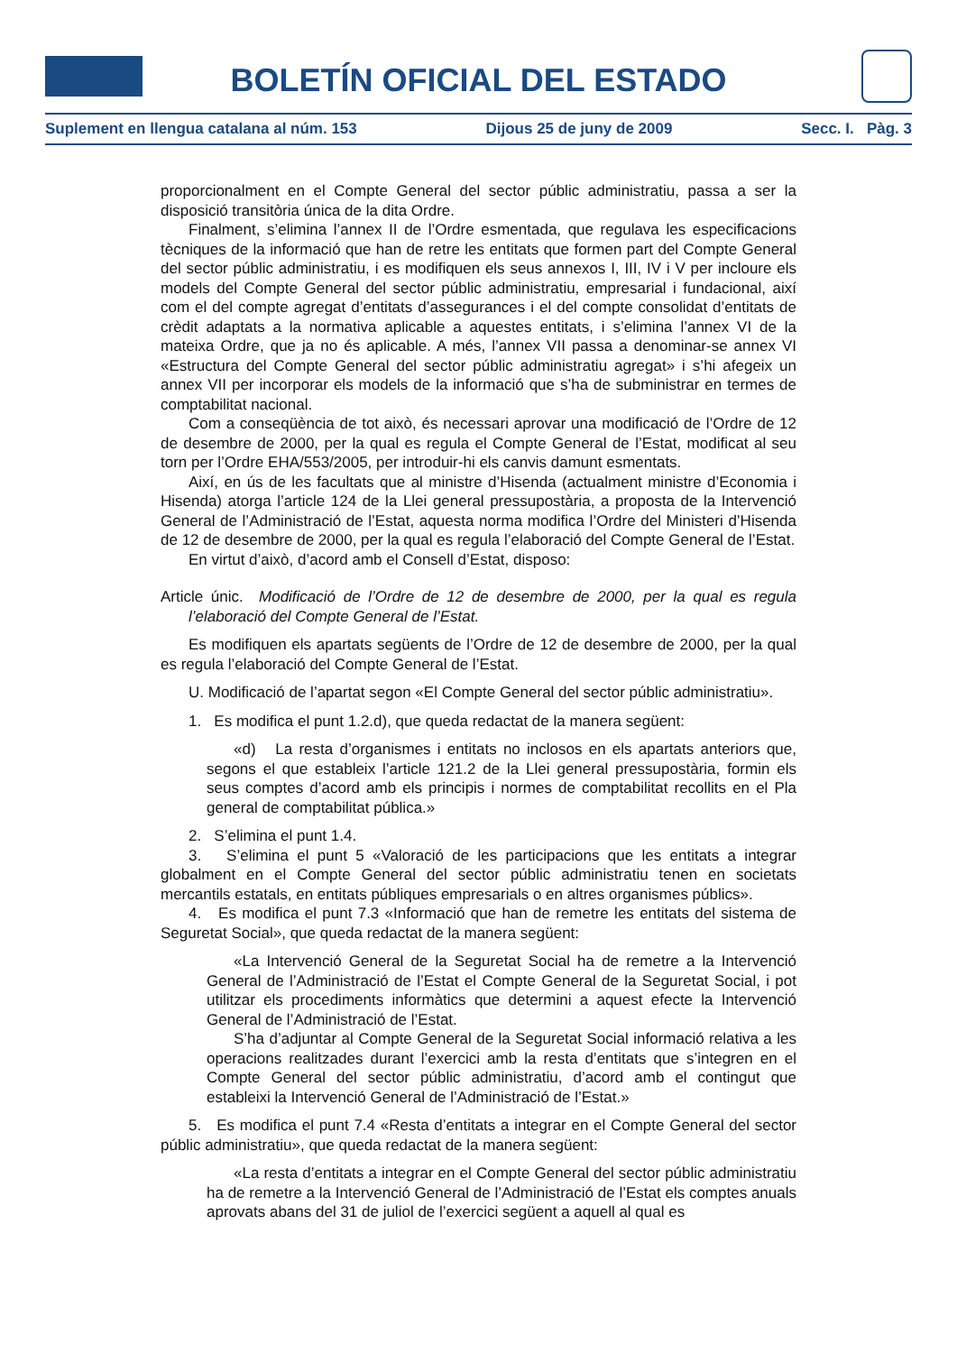BOLETÍN OFICIAL DEL ESTADO
Suplement en llengua catalana al núm. 153 Dijous 25 de juny de 2009 Secc. I. Pàg. 3
proporcionalment en el Compte General del sector públic administratiu, passa a ser la disposició transitòria única de la dita Ordre.
Finalment, s’elimina l’annex II de l’Ordre esmentada, que regulava les especificacions tècniques de la informació que han de retre les entitats que formen part del Compte General del sector públic administratiu, i es modifiquen els seus annexos I, III, IV i V per incloure els models del Compte General del sector públic administratiu, empresarial i fundacional, així com el del compte agregat d’entitats d’assegurances i el del compte consolidat d’entitats de crèdit adaptats a la normativa aplicable a aquestes entitats, i s’elimina l’annex VI de la mateixa Ordre, que ja no és aplicable. A més, l’annex VII passa a denominar-se annex VI «Estructura del Compte General del sector públic administratiu agregat» i s’hi afegeix un annex VII per incorporar els models de la informació que s’ha de subministrar en termes de comptabilitat nacional.
Com a conseqüència de tot això, és necessari aprovar una modificació de l’Ordre de 12 de desembre de 2000, per la qual es regula el Compte General de l’Estat, modificat al seu torn per l’Ordre EHA/553/2005, per introduir-hi els canvis damunt esmentats.
Així, en ús de les facultats que al ministre d’Hisenda (actualment ministre d’Economia i Hisenda) atorga l’article 124 de la Llei general pressupostària, a proposta de la Intervenció General de l’Administració de l’Estat, aquesta norma modifica l’Ordre del Ministeri d’Hisenda de 12 de desembre de 2000, per la qual es regula l’elaboració del Compte General de l’Estat.
En virtut d’això, d’acord amb el Consell d’Estat, disposo:
Article únic. Modificació de l’Ordre de 12 de desembre de 2000, per la qual es regula l’elaboració del Compte General de l’Estat.
Es modifiquen els apartats següents de l’Ordre de 12 de desembre de 2000, per la qual es regula l’elaboració del Compte General de l’Estat.
U. Modificació de l’apartat segon «El Compte General del sector públic administratiu».
1. Es modifica el punt 1.2.d), que queda redactat de la manera següent:
«d) La resta d’organismes i entitats no inclosos en els apartats anteriors que, segons el que estableix l’article 121.2 de la Llei general pressupostària, formin els seus comptes d’acord amb els principis i normes de comptabilitat recollits en el Pla general de comptabilitat pública.»
2. S’elimina el punt 1.4.
3. S’elimina el punt 5 «Valoració de les participacions que les entitats a integrar globalment en el Compte General del sector públic administratiu tenen en societats mercantils estatals, en entitats públiques empresarials o en altres organismes públics».
4. Es modifica el punt 7.3 «Informació que han de remetre les entitats del sistema de Seguretat Social», que queda redactat de la manera següent:
«La Intervenció General de la Seguretat Social ha de remetre a la Intervenció General de l’Administració de l’Estat el Compte General de la Seguretat Social, i pot utilitzar els procediments informàtics que determini a aquest efecte la Intervenció General de l’Administració de l’Estat.
S’ha d’adjuntar al Compte General de la Seguretat Social informació relativa a les operacions realitzades durant l’exercici amb la resta d’entitats que s’integren en el Compte General del sector públic administratiu, d’acord amb el contingut que estableixi la Intervenció General de l’Administració de l’Estat.»
5. Es modifica el punt 7.4 «Resta d’entitats a integrar en el Compte General del sector públic administratiu», que queda redactat de la manera següent:
«La resta d’entitats a integrar en el Compte General del sector públic administratiu ha de remetre a la Intervenció General de l’Administració de l’Estat els comptes anuals aprovats abans del 31 de juliol de l’exercici següent a aquell al qual es